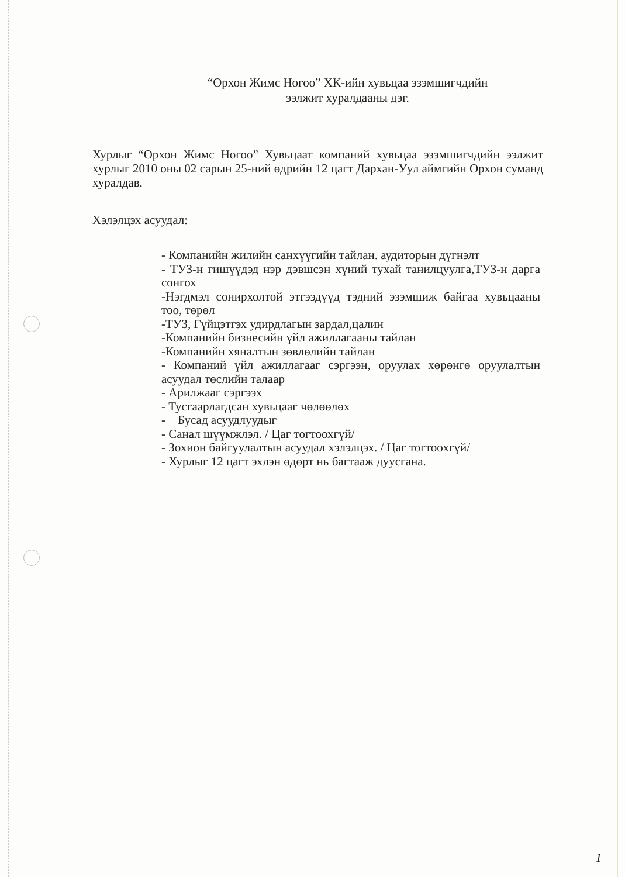“Орхон Жимс Ногоо” ХК-ийн хувьцаа эзэмшигчдийн
ээлжит хуралдааны дэг.
Хурлыг “Орхон Жимс Ногоо” Хувьцаат компаний хувьцаа эзэмшигчдийн ээлжит хурлыг 2010 оны 02 сарын 25-ний өдрийн 12 цагт Дархан-Уул аймгийн Орхон суманд хуралдав.
Хэлэлцэх асуудал:
- Компанийн жилийн санхүүгийн тайлан. аудиторын дүгнэлт
- ТУЗ-н гишүүдэд нэр дэвшсэн хүний тухай танилцуулга,ТУЗ-н дарга сонгох
-Нэгдмэл сонирхолтой этгээдүүд тэдний эзэмшиж байгаа хувьцааны тоо, төрөл
-ТУЗ, Гүйцэтгэх удирдлагын зардал,цалин
-Компанийн бизнесийн үйл ажиллагааны тайлан
-Компанийн хяналтын зөвлөлийн тайлан
- Компаний үйл ажиллагааг сэргээн, оруулах хөрөнгө оруулалтын асуудал төслийн талаар
- Арилжааг сэргээх
- Тусгаарлагдсан хувьцааг чөлөөлөх
- Бусад асуудлуудыг
- Санал шүүмжлэл. / Цаг тогтоохгүй/
- Зохион байгуулалтын асуудал хэлэлцэх. / Цаг тогтоохгүй/
- Хурлыг 12 цагт эхлэн өдөрт нь багтааж дуусгана.
1